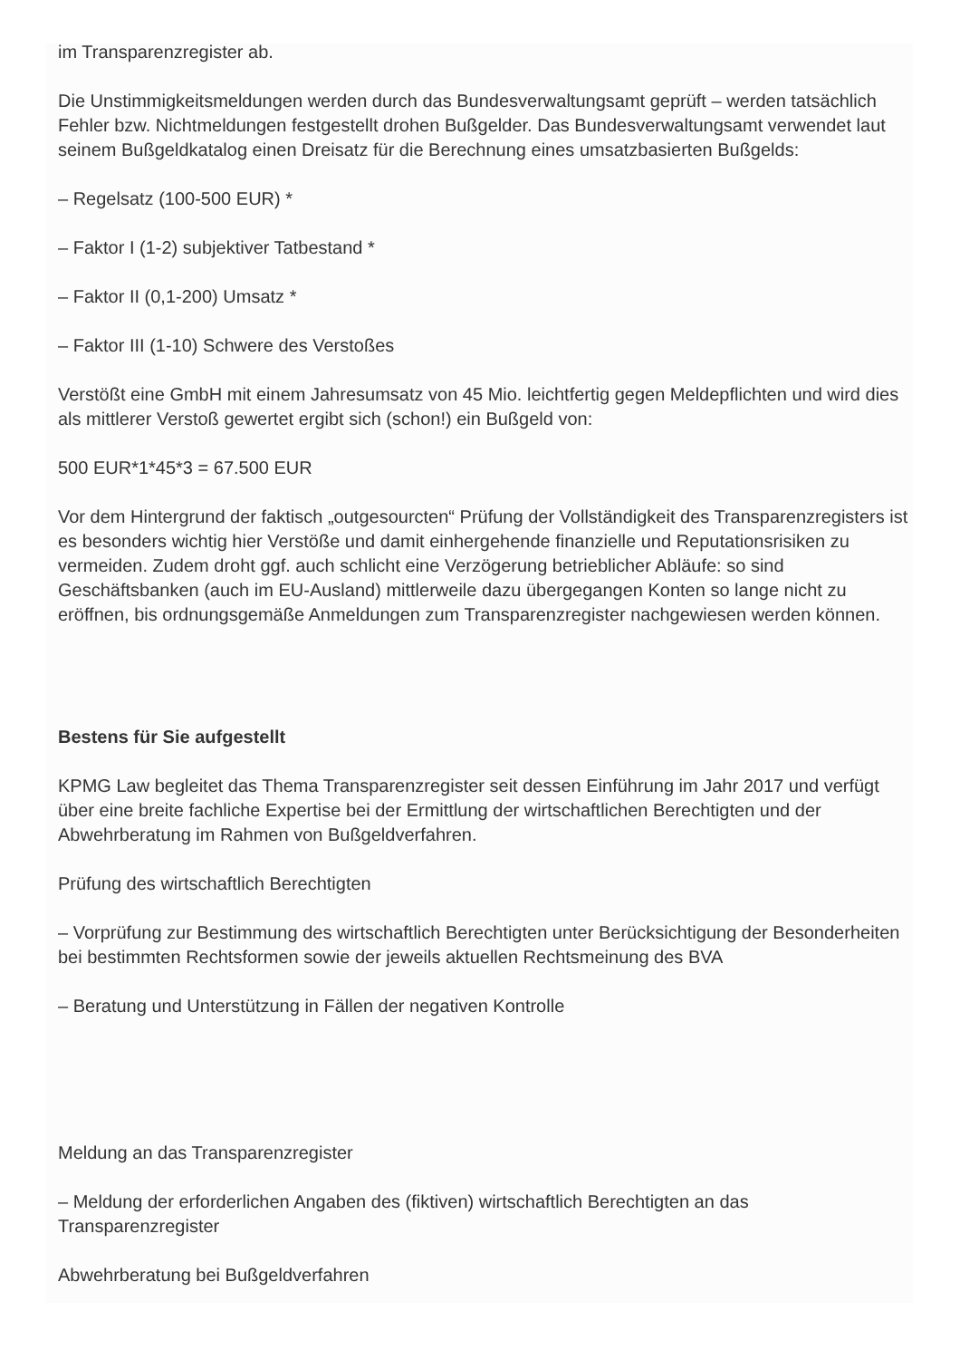im Transparenzregister ab.
Die Unstimmigkeitsmeldungen werden durch das Bundesverwaltungsamt geprüft – werden tatsächlich Fehler bzw. Nichtmeldungen festgestellt drohen Bußgelder. Das Bundesverwaltungsamt verwendet laut seinem Bußgeldkatalog einen Dreisatz für die Berechnung eines umsatzbasierten Bußgelds:
– Regelsatz (100-500 EUR) *
– Faktor I (1-2) subjektiver Tatbestand *
– Faktor II (0,1-200) Umsatz *
– Faktor III (1-10) Schwere des Verstoßes
Verstößt eine GmbH mit einem Jahresumsatz von 45 Mio. leichtfertig gegen Meldepflichten und wird dies als mittlerer Verstoß gewertet ergibt sich (schon!) ein Bußgeld von:
500 EUR*1*45*3 = 67.500 EUR
Vor dem Hintergrund der faktisch „outgesourcten“ Prüfung der Vollständigkeit des Transparenzregisters ist es besonders wichtig hier Verstöße und damit einhergehende finanzielle und Reputationsrisiken zu vermeiden. Zudem droht ggf. auch schlicht eine Verzögerung betrieblicher Abläufe: so sind Geschäftsbanken (auch im EU-Ausland) mittlerweile dazu übergegangen Konten so lange nicht zu eröffnen, bis ordnungsgemäße Anmeldungen zum Transparenzregister nachgewiesen werden können.
Bestens für Sie aufgestellt
KPMG Law begleitet das Thema Transparenzregister seit dessen Einführung im Jahr 2017 und verfügt über eine breite fachliche Expertise bei der Ermittlung der wirtschaftlichen Berechtigten und der Abwehrberatung im Rahmen von Bußgeldverfahren.
Prüfung des wirtschaftlich Berechtigten
– Vorprüfung zur Bestimmung des wirtschaftlich Berechtigten unter Berücksichtigung der Besonderheiten bei bestimmten Rechtsformen sowie der jeweils aktuellen Rechtsmeinung des BVA
– Beratung und Unterstützung in Fällen der negativen Kontrolle
Meldung an das Transparenzregister
– Meldung der erforderlichen Angaben des (fiktiven) wirtschaftlich Berechtigten an das Transparenzregister
Abwehrberatung bei Bußgeldverfahren